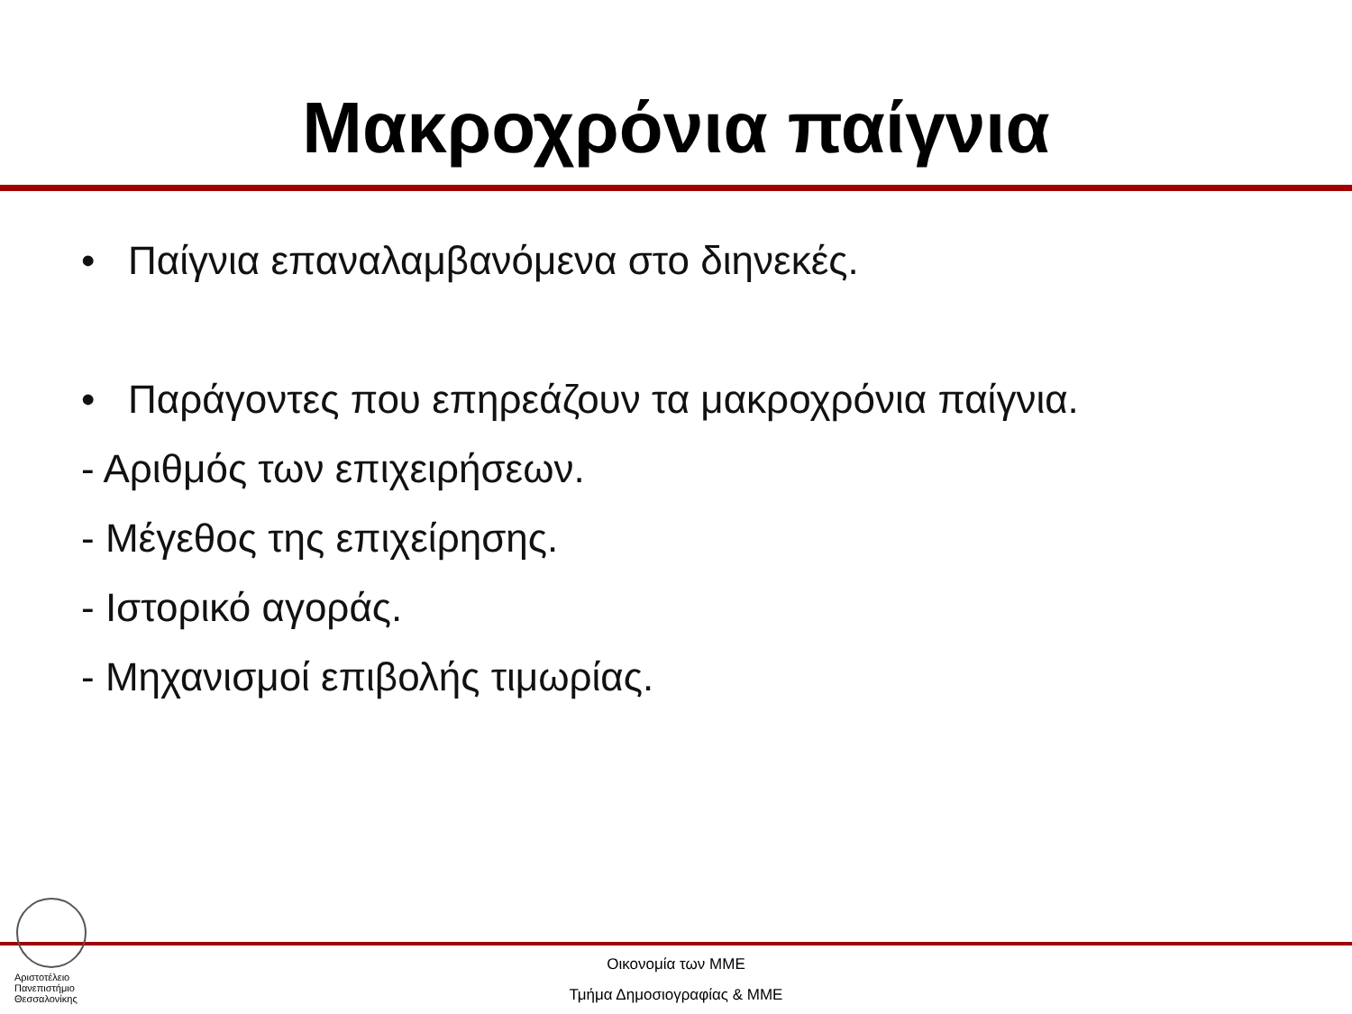Μακροχρόνια παίγνια
• Παίγνια επαναλαμβανόμενα στο διηνεκές.
• Παράγοντες που επηρεάζουν τα μακροχρόνια παίγνια.
- Αριθμός των επιχειρήσεων.
- Μέγεθος της επιχείρησης.
- Ιστορικό αγοράς.
- Μηχανισμοί επιβολής τιμωρίας.
Αριστοτέλειο
Πανεπιστήμιο
Θεσσαλονίκης
Οικονομία των ΜΜΕ
Τμήμα Δημοσιογραφίας & ΜΜΕ